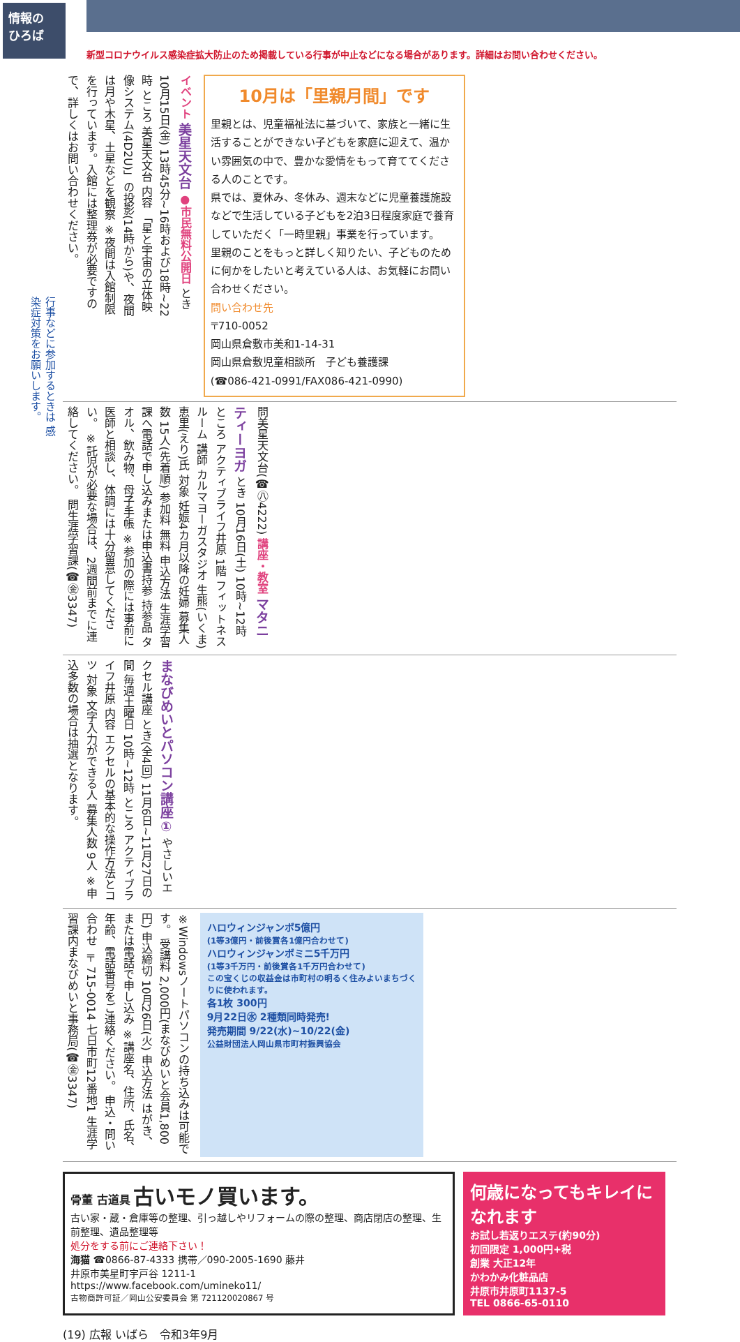情報の
ひろば
新型コロナウイルス感染症拡大防止のため掲載している行事が中止などになる場合があります。詳細はお問い合わせください。
行事などに参加するときは 感染症対策をお願いします。
イベント 美星天文台 ●市民無料公開日 とき 10月15日(金) 13時45分~16時および18時~22時 ところ 美星天文台 内容 「星と宇宙の立体映像システム(4D2U)」の投影(14時から)や、夜間は月や木星、土星などを観察 ※夜間は入館制限を行っています。入館には整理券が必要ですので、詳しくはお問い合わせください。
10月は「里親月間」です
里親とは、児童福祉法に基づいて、家族と一緒に生活することができない子どもを家庭に迎えて、温かい雰囲気の中で、豊かな愛情をもって育ててくださる人のことです。
県では、夏休み、冬休み、週末などに児童養護施設などで生活している子どもを2泊3日程度家庭で養育していただく「一時里親」事業を行っています。
里親のことをもっと詳しく知りたい、子どものために何かをしたいと考えている人は、お気軽にお問い合わせください。
問い合わせ先
〒710-0052
岡山県倉敷市美和1-14-31
岡山県倉敷児童相談所　子ども養護課
(☎086-421-0991/FAX086-421-0990)
問美星天文台(☎㊇4222) 講座・教室 マタニティーヨガ とき 10月16日(土) 10時~12時 ところ アクティブライフ井原 1階 フィットネスルーム 講師 カルマヨーガスタジオ 生熊(いくま)恵里(えり)氏 対象 妊娠4カ月以降の妊婦 募集人数 15人(先着順) 参加料 無料 申込方法 生涯学習課へ電話で申し込みまたは申込書持参 持参品 タオル、飲み物、母子手帳 ※参加の際には事前に医師と相談し、体調には十分留意してください。 ※託児が必要な場合は、2週間前までに連絡してください。 問生涯学習課(☎㊎3347)
まなびめいとパソコン講座① やさしいエクセル講座 とき(全4回) 11月6日~11月27日の間 毎週土曜日 10時~12時 ところ アクティブライフ井原 内容 エクセルの基本的な操作方法とコツ 対象 文字入力ができる人 募集人数 9人 ※申込多数の場合は抽選となります。
※Windowsノートパソコンの持ち込みは可能です。 受講料 2,000円(まなびめいと会員1,800円) 申込締切 10月26日(火) 申込方法 はがき、または電話で申し込み ※講座名、住所、氏名、年齢、電話番号をご連絡ください。 申込・問い合わせ 〒715-0014 七日市町12番地1 生涯学習課内まなびめいと事務局(☎㊎3347)
ハロウィンジャンボ5億円
(1等3億円・前後賞各1億円合わせて)
ハロウィンジャンボミニ5千万円
(1等3千万円・前後賞各1千万円合わせて)
この宝くじの収益金は市町村の明るく住みよいまちづくりに使われます。
各1枚 300円
9月22日㊌ 2種類同時発売!
発売期間 9/22(水)~10/22(金)
公益財団法人岡山県市町村振興協会
骨董 古道具 古いモノ買います。
古い家・蔵・倉庫等の整理、引っ越しやリフォームの際の整理、商店閉店の整理、生前整理、遺品整理等
処分をする前にご連絡下さい！
海猫 ☎0866-87-4333 携帯／090-2005-1690 藤井
井原市美星町宇戸谷 1211-1
https://www.facebook.com/umineko11/
古物商許可証／岡山公安委員会 第 721120020867 号
何歳になってもキレイになれます
お試し若返りエステ(約90分)
初回限定 1,000円+税
創業 大正12年
かわかみ化粧品店
井原市井原町1137-5
TEL 0866-65-0110
(19) 広報 いばら　令和3年9月